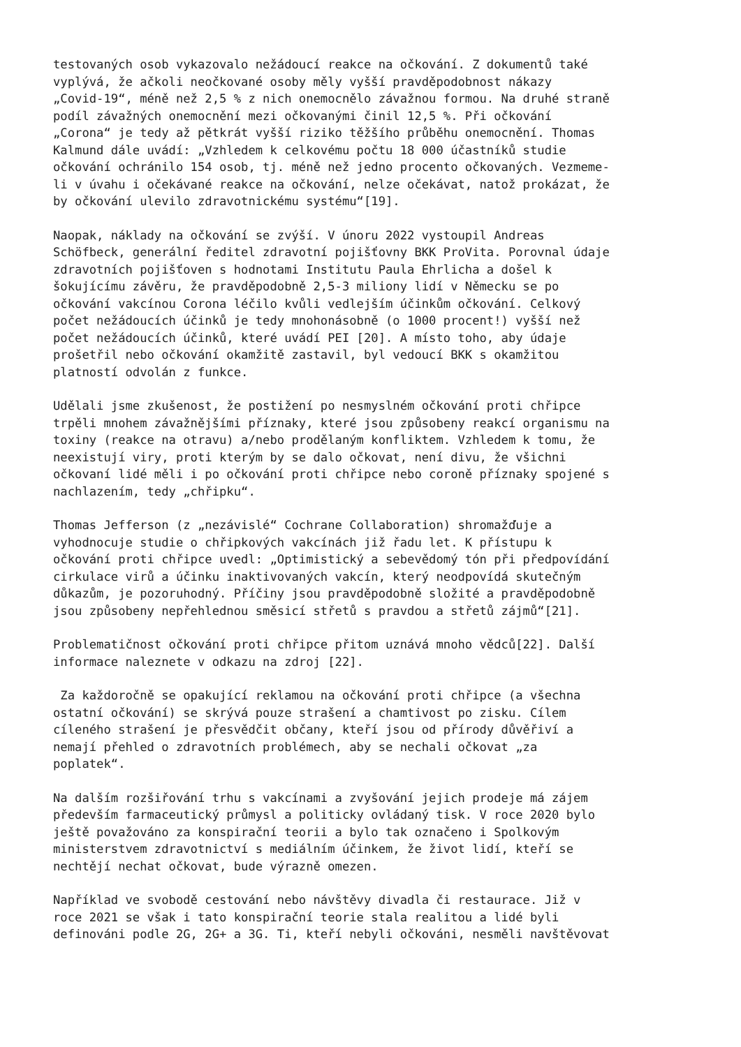testovaných osob vykazovalo nežádoucí reakce na očkování. Z dokumentů také vyplývá, že ačkoli neočkované osoby měly vyšší pravděpodobnost nákazy „Covid-19“, méně než 2,5 % z nich onemocnělo závažnou formou. Na druhé straně podíl závažných onemocnění mezi očkovanými činil 12,5 %. Při očkování „Corona“ je tedy až pětkrát vyšší riziko těžšího průběhu onemocnění. Thomas Kalmund dále uvádí: „Vzhledem k celkovému počtu 18 000 účastníků studie očkování ochránilo 154 osob, tj. méně než jedno procento očkovaných. Vezmeme- li v úvahu i očekávané reakce na očkování, nelze očekávat, natož prokázat, že by očkování ulevilo zdravotnickému systému“[19].
Naopak, náklady na očkování se zvýší. V únoru 2022 vystoupil Andreas Schöfbeck, generální ředitel zdravotní pojišťovny BKK ProVita. Porovnal údaje zdravotních pojišťoven s hodnotami Institutu Paula Ehrlicha a došel k šokujícímu závěru, že pravděpodobně 2,5-3 miliony lidí v Německu se po očkování vakcínou Corona léčilo kvůli vedlejším účinkům očkování. Celkový počet nežádoucích účinků je tedy mnohonásobně (o 1000 procent!) vyšší než počet nežádoucích účinků, které uvádí PEI [20]. A místo toho, aby údaje prošetřil nebo očkování okamžitě zastavil, byl vedoucí BKK s okamžitou platností odvolán z funkce.
Udělali jsme zkušenost, že postižení po nesmyslném očkování proti chřipce trpěli mnohem závažnějšími příznaky, které jsou způsobeny reakcí organismu na toxiny (reakce na otravu) a/nebo prodělaným konfliktem. Vzhledem k tomu, že neexistují viry, proti kterým by se dalo očkovat, není divu, že všichni očkovaní lidé měli i po očkování proti chřipce nebo coroně příznaky spojené s nachlazením, tedy „chřipku“.
Thomas Jefferson (z „nezávislé“ Cochrane Collaboration) shromažďuje a vyhodnocuje studie o chřipkových vakcínách již řadu let. K přístupu k očkování proti chřipce uvedl: „Optimistický a sebevědomý tón při předpovídání cirkulace virů a účinku inaktivovaných vakcín, který neodpovídá skutečným důkazům, je pozoruhodný. Příčiny jsou pravděpodobně složité a pravděpodobně jsou způsobeny nepřehlednou směsicí střetů s pravdou a střetů zájmů“[21].
Problematičnost očkování proti chřipce přitom uznává mnoho vědců[22]. Další informace naleznete v odkazu na zdroj [22].
Za každoročně se opakující reklamou na očkování proti chřipce (a všechna ostatní očkování) se skrývá pouze strašení a chamtivost po zisku. Cílem cíleného strašení je přesvědčit občany, kteří jsou od přírody důvěřiví a nemají přehled o zdravotních problémech, aby se nechali očkovat „za poplatek“.
Na dalším rozšiřování trhu s vakcínami a zvyšování jejich prodeje má zájem především farmaceutický průmysl a politicky ovládaný tisk. V roce 2020 bylo ještě považováno za konspirační teorii a bylo tak označeno i Spolkovým ministerstvem zdravotnictví s mediálním účinkem, že život lidí, kteří se nechtějí nechat očkovat, bude výrazně omezen.
Například ve svobodě cestování nebo návštěvy divadla či restaurace. Již v roce 2021 se však i tato konspirační teorie stala realitou a lidé byli definováni podle 2G, 2G+ a 3G. Ti, kteří nebyli očkováni, nesměli navštěvovat